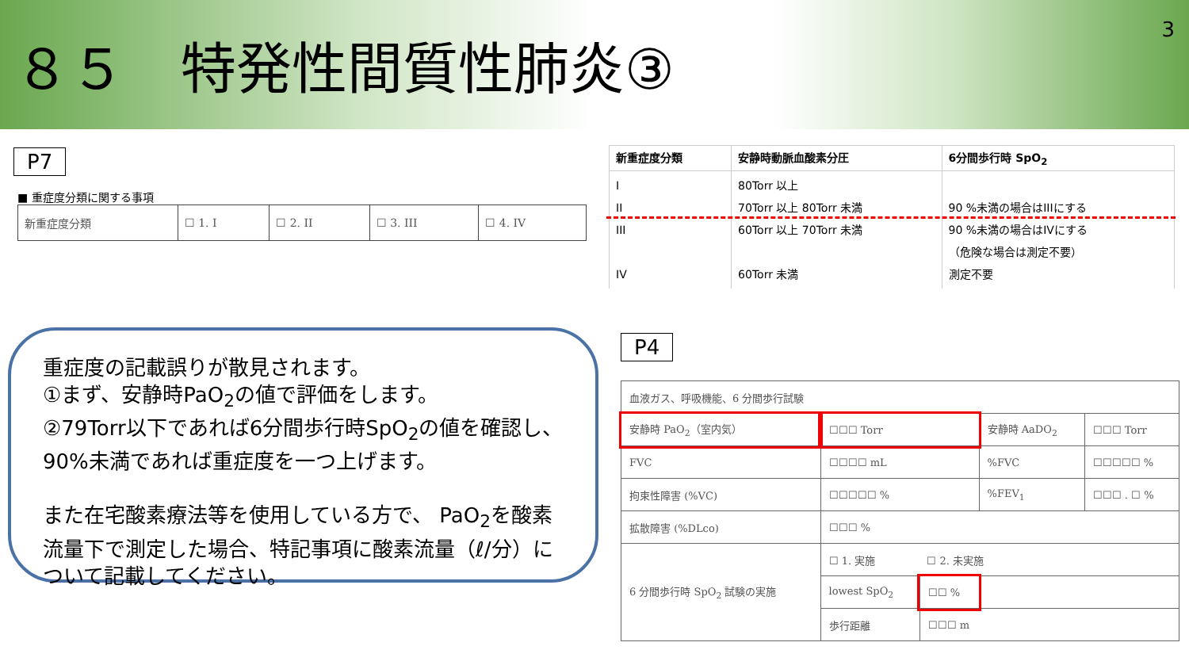８５　特発性間質性肺炎③
3
P7
■ 重症度分類に関する事項
| 新重症度分類 | ☐ 1. I | ☐ 2. II | ☐ 3. III | ☐ 4. IV |
| 新重症度分類 | 安静時動脈血酸素分圧 | 6分間歩行時 SpO<sub>2</sub> |
| --- | --- | --- |
| I II III IV | 80Torr 以上 70Torr 以上 80Torr 未満 60Torr 以上 70Torr 未満 60Torr 未満 | 90 %未満の場合はIIIにする 90 %未満の場合はIVにする （危険な場合は測定不要） 測定不要 |
重症度の記載誤りが散見されます。
①まず、安静時PaO<sub>2</sub>の値で評価をします。
②79Torr以下であれば6分間歩行時SpO<sub>2</sub>の値を確認し、90%未満であれば重症度を一つ上げます。
また在宅酸素療法等を使用している方で、 PaO<sub>2</sub>を酸素流量下で測定した場合、特記事項に酸素流量（ℓ/分）について記載してください。
P4
| 血液ガス、呼吸機能、6 分間歩行試験 | | | | |
| 安静時 PaO<sub>2</sub>（室内気） | ☐☐☐ Torr | | 安静時 AaDO<sub>2</sub> | ☐☐☐ Torr |
| FVC | ☐☐☐☐ mL | | %FVC | ☐☐☐☐☐ % |
| 拘束性障害 (%VC) | ☐☐☐☐☐ % | | %FEV<sub>1</sub> | ☐☐☐ . ☐ % |
| 拡散障害 (%DLco) | ☐☐☐ % | | | |
| 6 分間歩行時 SpO<sub>2</sub> 試験の実施 | ☐ 1. 実施 ☐ 2. 未実施 | | | |
| | lowest SpO<sub>2</sub> | ☐☐ % | | |
| | 歩行距離 | ☐☐☐ m | | |